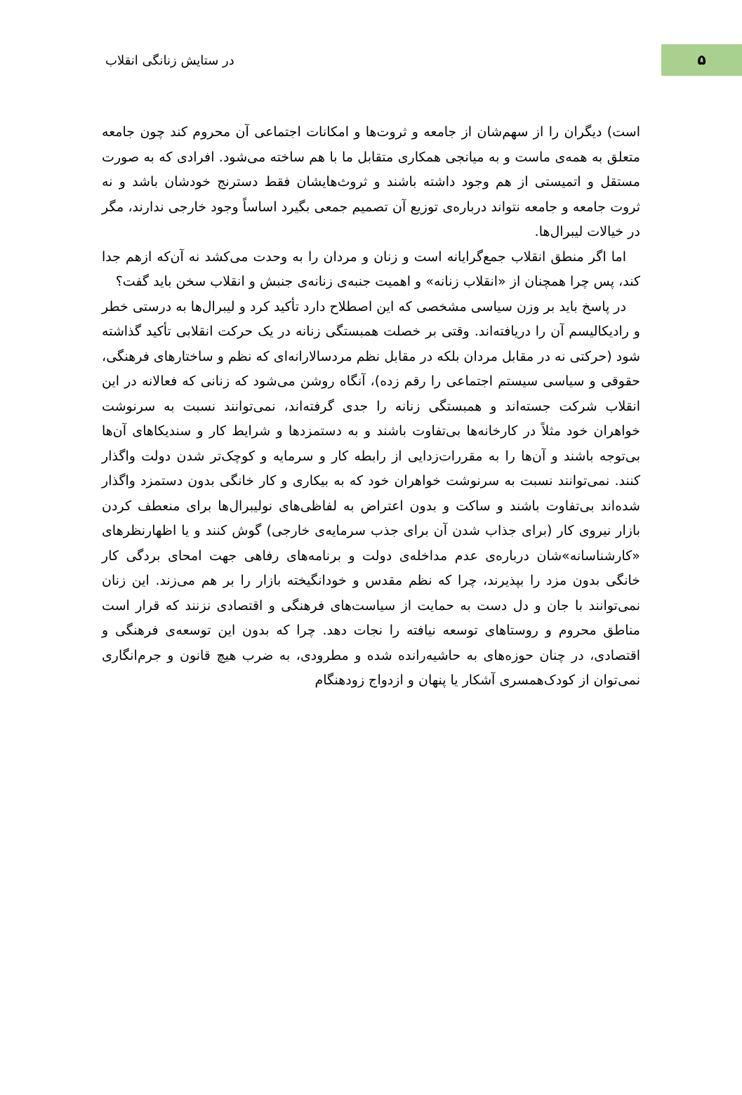۵
در ستایش زنانگی انقلاب
است) دیگران را از سهم‌شان از جامعه و ثروت‌ها و امکانات اجتماعی آن محروم کند چون جامعه متعلق به همه‌ی ماست و به میانجی همکاری متقابل ما با هم ساخته می‌شود. افرادی که به صورت مستقل و اتمیستی از هم وجود داشته باشند و ثروث‌هایشان فقط دسترنج خودشان باشد و نه ثروت جامعه و جامعه نتواند درباره‌ی توزیع آن تصمیم جمعی بگیرد اساساً وجود خارجی ندارند، مگر در خیالات لیبرال‌ها.
اما اگر منطق انقلاب جمع‌گرایانه است و زنان و مردان را به وحدت می‌کشد نه آن‌که ازهم جدا کند، پس چرا همچنان از «انقلاب زنانه» و اهمیت جنبه‌ی زنانه‌ی جنبش و انقلاب سخن باید گفت؟
در پاسخ باید بر وزن سیاسی مشخصی که این اصطلاح دارد تأکید کرد و لیبرال‌ها به درستی خطر و رادیکالیسم آن را دریافته‌اند. وقتی بر خصلت همبستگی زنانه در یک حرکت انقلابی تأکید گذاشته شود (حرکتی نه در مقابل مردان بلکه در مقابل نظم مردسالارانه‌ای که نظم و ساختارهای فرهنگی، حقوقی و سیاسی سیستم اجتماعی را رقم زده)، آنگاه روشن می‌شود که زنانی که فعالانه در این انقلاب شرکت جسته‌اند و همبستگی زنانه را جدی گرفته‌اند، نمی‌توانند نسبت به سرنوشت خواهران خود مثلاً در کارخانه‌ها بی‌تفاوت باشند و به دستمزدها و شرایط کار و سندیکاهای آن‌ها بی‌توجه باشند و آن‌ها را به مقررات‌زدایی از رابطه کار و سرمایه و کوچک‌تر شدن دولت واگذار کنند. نمی‌توانند نسبت به سرنوشت خواهران خود که به بیکاری و کار خانگی بدون دستمزد واگذار شده‌اند بی‌تفاوت باشند و ساکت و بدون اعتراض به لفاظی‌های نولیبرال‌ها برای منعطف کردن بازار نیروی کار (برای جذاب شدن آن برای جذب سرمایه‌ی خارجی) گوش کنند و یا اظهارنظرهای «کارشناسانه»شان درباره‌ی عدم مداخله‌ی دولت و برنامه‌های رفاهی جهت امحای بردگی کار خانگی بدون مزد را بپذیرند، چرا که نظم مقدس و خودانگیخته بازار را بر هم می‌زند. این زنان نمی‌توانند با جان و دل دست به حمایت از سیاست‌های فرهنگی و اقتصادی نزنند که قرار است مناطق محروم و روستاهای توسعه نیافته را نجات دهد. چرا که بدون این توسعه‌ی فرهنگی و اقتصادی، در چنان حوزه‌های به حاشیه‌رانده شده و مطرودی، به ضرب هیچ قانون و جرم‌انگاری نمی‌توان از کودک‌همسری آشکار یا پنهان و ازدواج زودهنگام